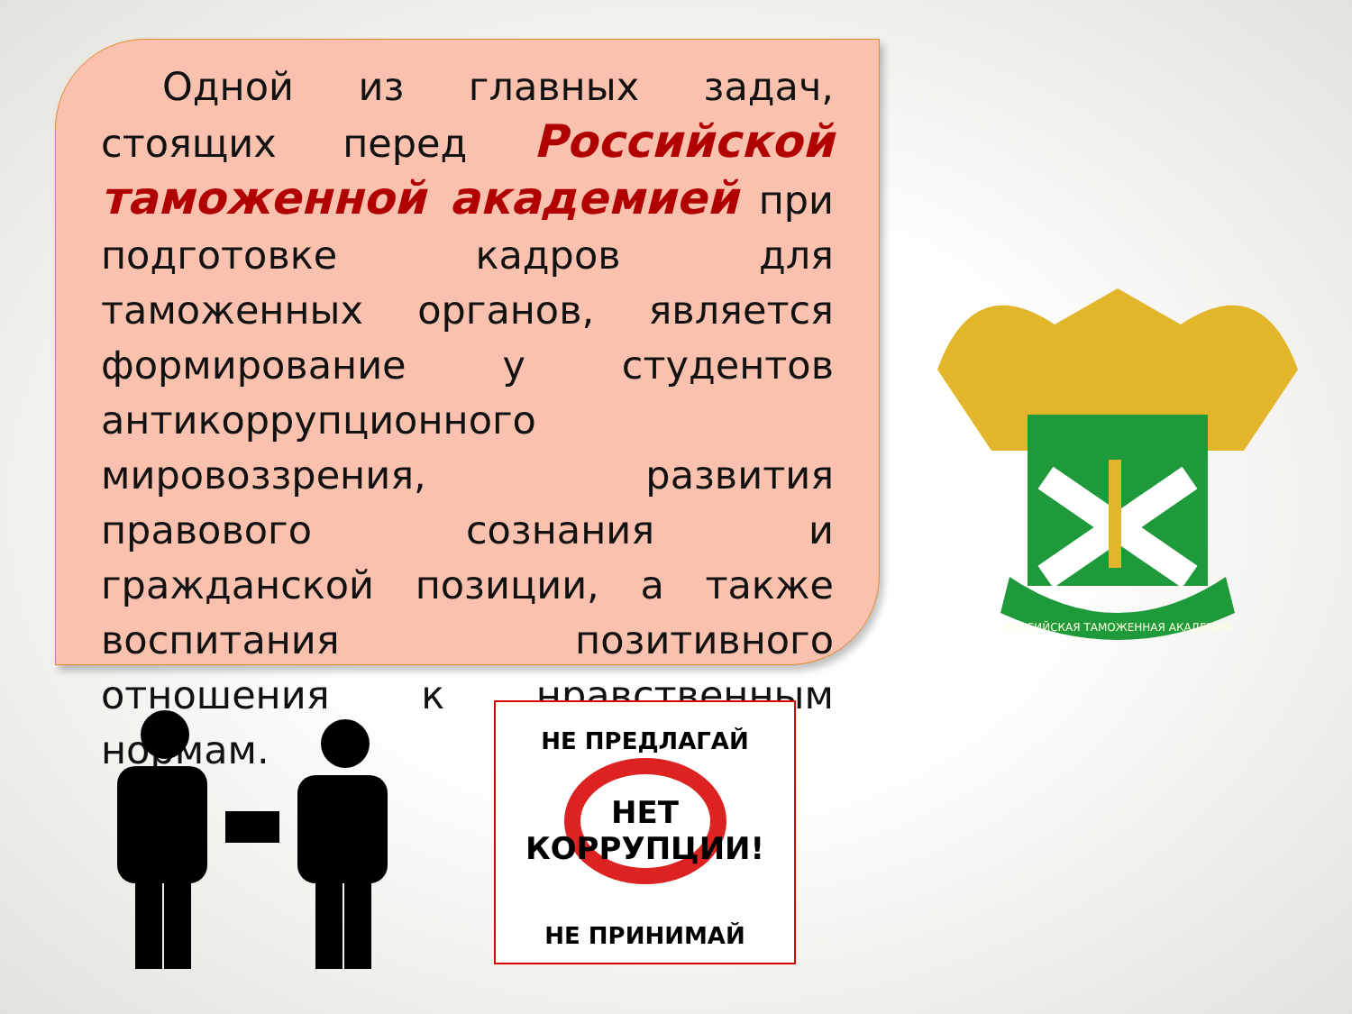Одной из главных задач, стоящих перед Российской таможенной академией при подготовке кадров для таможенных органов, является формирование у студентов антикоррупционного мировоззрения, развития правового сознания и гражданской позиции, а также воспитания позитивного отношения к нравственным нормам.
РОССИЙСКАЯ ТАМОЖЕННАЯ АКАДЕМИЯ
НЕ ПРЕДЛАГАЙ
НЕТ КОРРУПЦИИ!
НЕ ПРИНИМАЙ